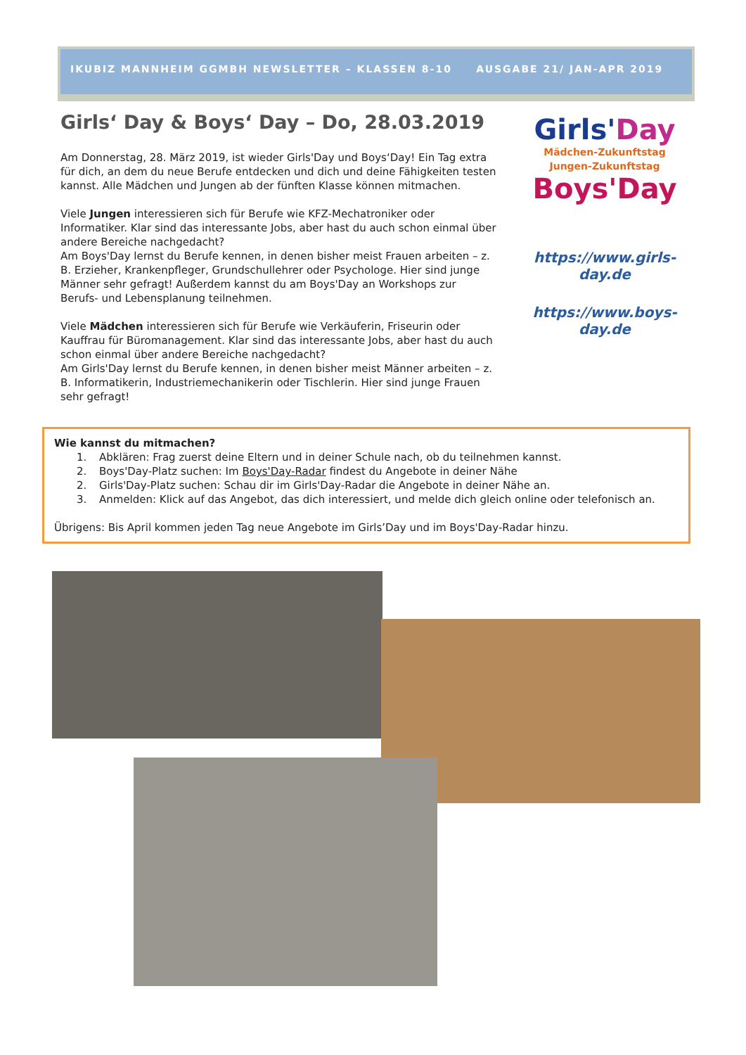IKUBIZ MANNHEIM GGMBH NEWSLETTER – KLASSEN 8-10 AUSGABE 21/ JAN-APR 2019
Girls‘ Day & Boys‘ Day – Do, 28.03.2019
Am Donnerstag, 28. März 2019, ist wieder Girls'Day und Boys‘Day! Ein Tag extra für dich, an dem du neue Berufe entdecken und dich und deine Fähigkeiten testen kannst. Alle Mädchen und Jungen ab der fünften Klasse können mitmachen.
Viele Jungen interessieren sich für Berufe wie KFZ-Mechatroniker oder Informatiker. Klar sind das interessante Jobs, aber hast du auch schon einmal über andere Bereiche nachgedacht?
Am Boys'Day lernst du Berufe kennen, in denen bisher meist Frauen arbeiten – z. B. Erzieher, Krankenpfleger, Grundschullehrer oder Psychologe. Hier sind junge Männer sehr gefragt! Außerdem kannst du am Boys'Day an Workshops zur Berufs- und Lebensplanung teilnehmen.
Viele Mädchen interessieren sich für Berufe wie Verkäuferin, Friseurin oder Kauffrau für Büromanagement. Klar sind das interessante Jobs, aber hast du auch schon einmal über andere Bereiche nachgedacht?
Am Girls'Day lernst du Berufe kennen, in denen bisher meist Männer arbeiten – z. B. Informatikerin, Industriemechanikerin oder Tischlerin. Hier sind junge Frauen sehr gefragt!
Girls'Day
Mädchen-Zukunftstag
Jungen-Zukunftstag
Boys'Day
https://www.girls-day.de
https://www.boys-day.de
Wie kannst du mitmachen?
1. Abklären: Frag zuerst deine Eltern und in deiner Schule nach, ob du teilnehmen kannst.
2. Boys'Day-Platz suchen: Im Boys'Day-Radar findest du Angebote in deiner Nähe
2. Girls'Day-Platz suchen: Schau dir im Girls'Day-Radar die Angebote in deiner Nähe an.
3. Anmelden: Klick auf das Angebot, das dich interessiert, und melde dich gleich online oder telefonisch an.
Übrigens: Bis April kommen jeden Tag neue Angebote im Girls’Day und im Boys'Day-Radar hinzu.